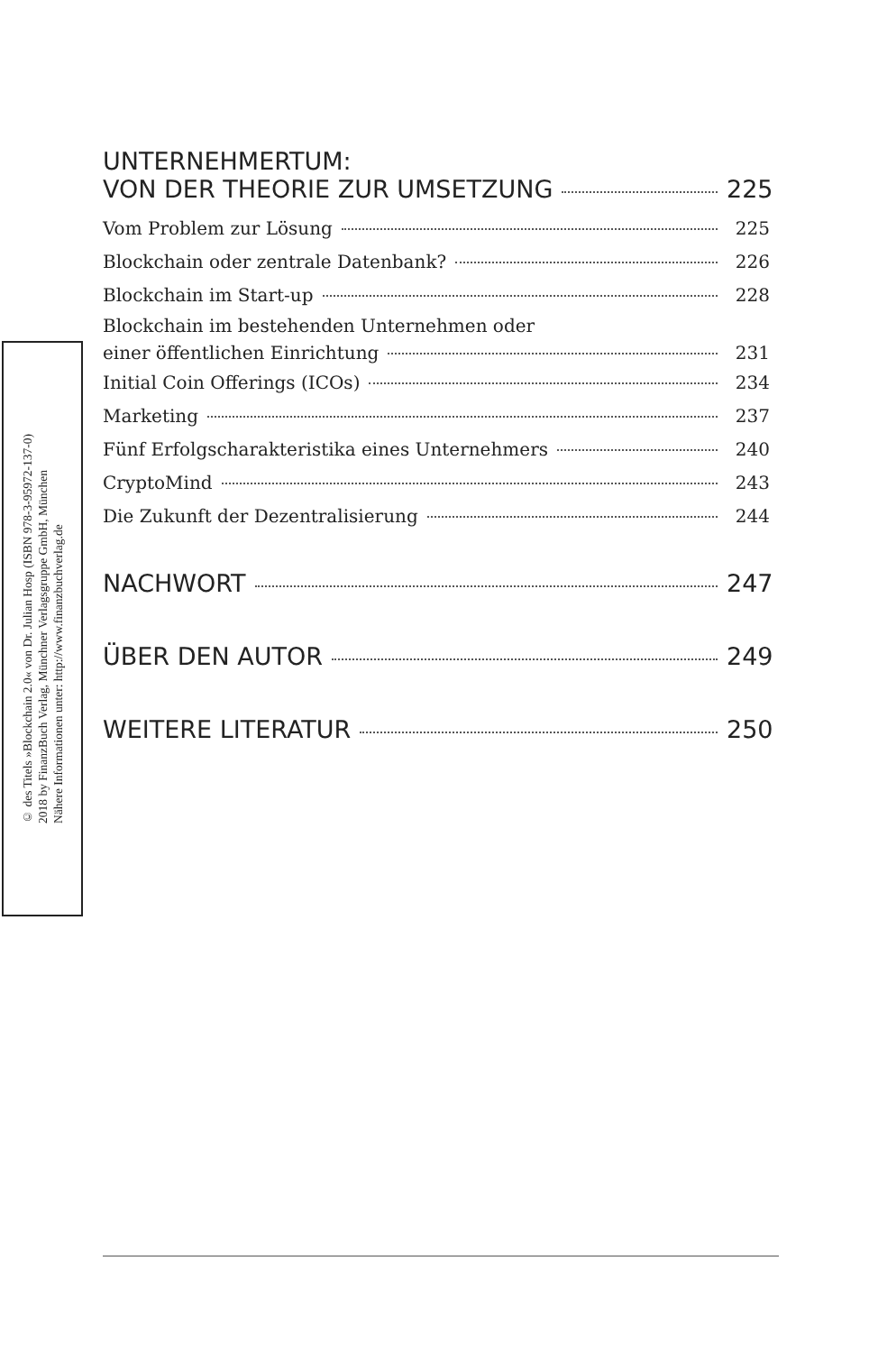© des Titels »Blockchain 2.0« von Dr. Julian Hosp (ISBN 978-3-95972-137-0)
2018 by FinanzBuch Verlag, Münchner Verlagsgruppe GmbH, München
Nähere Informationen unter: http://www.finanzbuchverlag.de
UNTERNEHMERTUM:
VON DER THEORIE ZUR UMSETZUNG 225
Vom Problem zur Lösung 225
Blockchain oder zentrale Datenbank? 226
Blockchain im Start-up 228
Blockchain im bestehenden Unternehmen oder
einer öffentlichen Einrichtung 231
Initial Coin Offerings (ICOs) 234
Marketing 237
Fünf Erfolgscharakteristika eines Unternehmers 240
CryptoMind 243
Die Zukunft der Dezentralisierung 244
NACHWORT 247
ÜBER DEN AUTOR 249
WEITERE LITERATUR 250